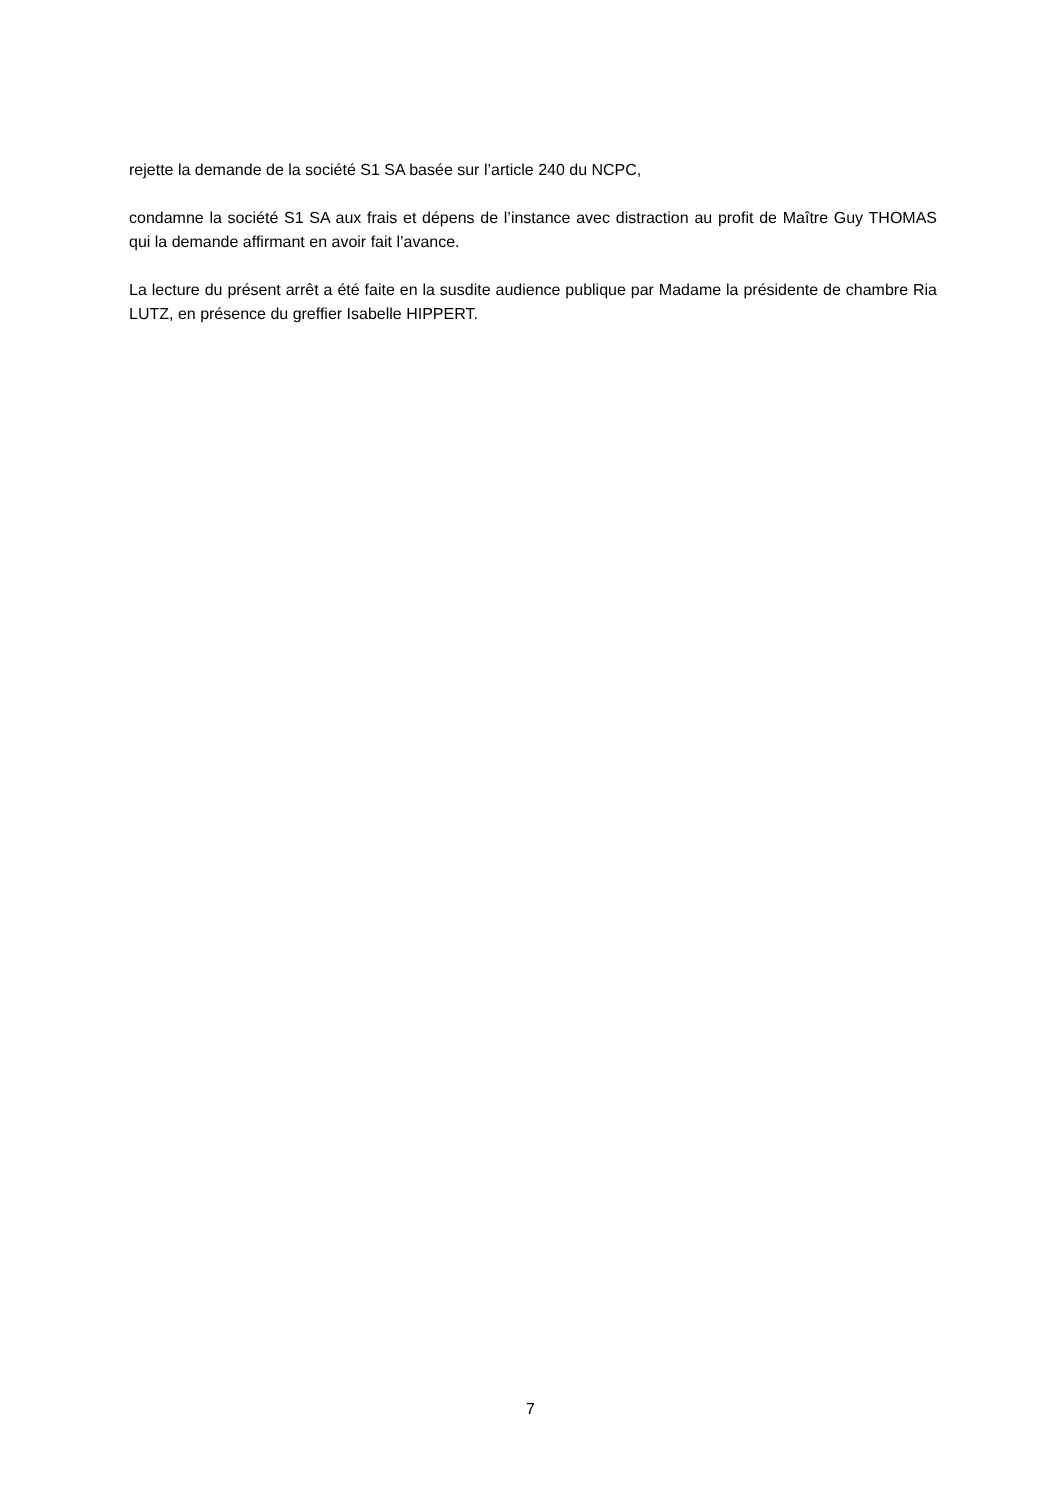rejette la demande de la société S1 SA basée sur l’article 240 du NCPC,
condamne la société S1 SA aux frais et dépens de l’instance avec distraction au profit de Maître Guy THOMAS qui la demande affirmant en avoir fait l’avance.
La lecture du présent arrêt a été faite en la susdite audience publique par Madame la présidente de chambre Ria LUTZ, en présence du greffier Isabelle HIPPERT.
7